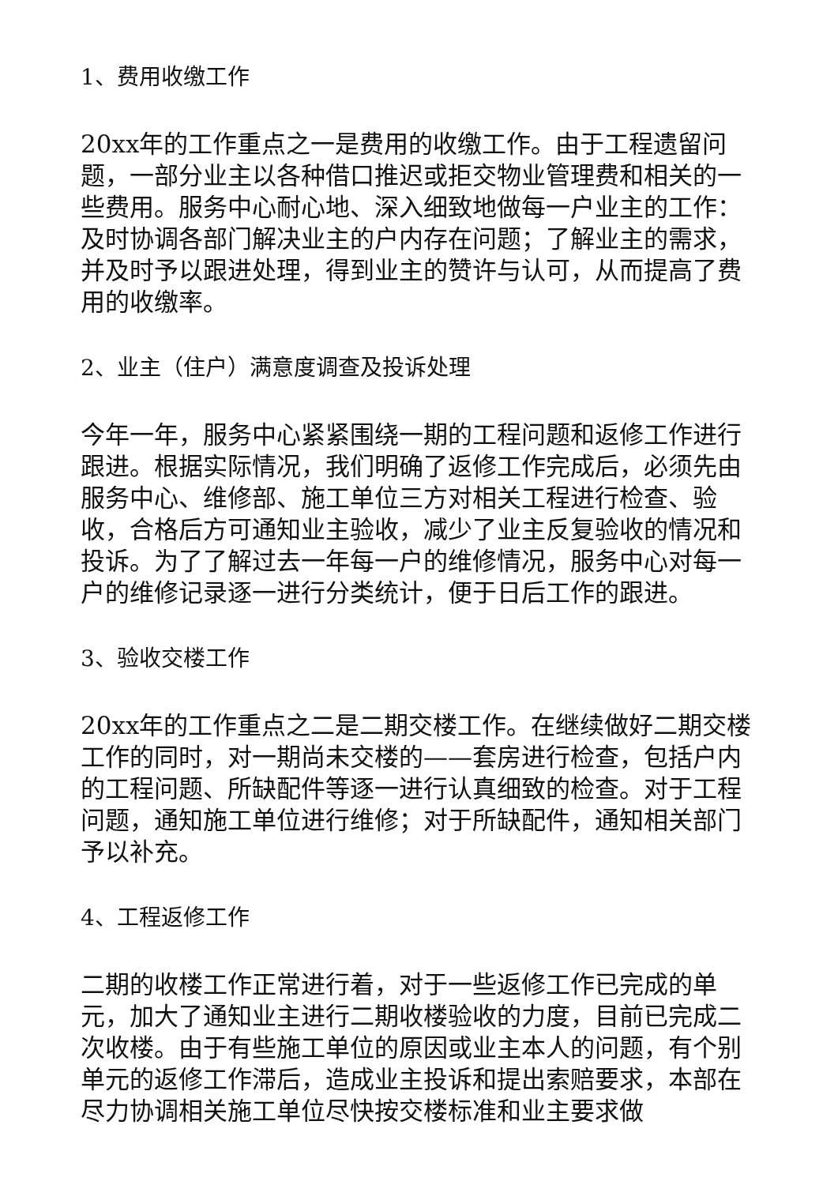1、费用收缴工作
20xx年的工作重点之一是费用的收缴工作。由于工程遗留问题，一部分业主以各种借口推迟或拒交物业管理费和相关的一些费用。服务中心耐心地、深入细致地做每一户业主的工作：及时协调各部门解决业主的户内存在问题；了解业主的需求，并及时予以跟进处理，得到业主的赞许与认可，从而提高了费用的收缴率。
2、业主（住户）满意度调查及投诉处理
今年一年，服务中心紧紧围绕一期的工程问题和返修工作进行跟进。根据实际情况，我们明确了返修工作完成后，必须先由服务中心、维修部、施工单位三方对相关工程进行检查、验收，合格后方可通知业主验收，减少了业主反复验收的情况和投诉。为了了解过去一年每一户的维修情况，服务中心对每一户的维修记录逐一进行分类统计，便于日后工作的跟进。
3、验收交楼工作
20xx年的工作重点之二是二期交楼工作。在继续做好二期交楼工作的同时，对一期尚未交楼的——套房进行检查，包括户内的工程问题、所缺配件等逐一进行认真细致的检查。对于工程问题，通知施工单位进行维修；对于所缺配件，通知相关部门予以补充。
4、工程返修工作
二期的收楼工作正常进行着，对于一些返修工作已完成的单元，加大了通知业主进行二期收楼验收的力度，目前已完成二次收楼。由于有些施工单位的原因或业主本人的问题，有个别单元的返修工作滞后，造成业主投诉和提出索赔要求，本部在尽力协调相关施工单位尽快按交楼标准和业主要求做